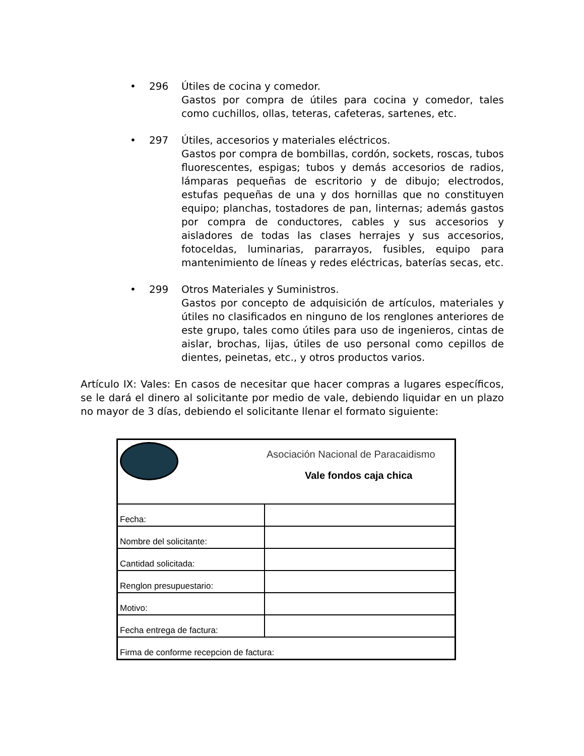• 296 Útiles de cocina y comedor.
Gastos por compra de útiles para cocina y comedor, tales como cuchillos, ollas, teteras, cafeteras, sartenes, etc.
• 297 Útiles, accesorios y materiales eléctricos.
Gastos por compra de bombillas, cordón, sockets, roscas, tubos fluorescentes, espigas; tubos y demás accesorios de radios, lámparas pequeñas de escritorio y de dibujo; electrodos, estufas pequeñas de una y dos hornillas que no constituyen equipo; planchas, tostadores de pan, linternas; además gastos por compra de conductores, cables y sus accesorios y aisladores de todas las clases herrajes y sus accesorios, fotoceldas, luminarias, pararrayos, fusibles, equipo para mantenimiento de líneas y redes eléctricas, baterías secas, etc.
• 299 Otros Materiales y Suministros.
Gastos por concepto de adquisición de artículos, materiales y útiles no clasificados en ninguno de los renglones anteriores de este grupo, tales como útiles para uso de ingenieros, cintas de aislar, brochas, lijas, útiles de uso personal como cepillos de dientes, peinetas, etc., y otros productos varios.
Artículo IX: Vales: En casos de necesitar que hacer compras a lugares específicos, se le dará el dinero al solicitante por medio de vale, debiendo liquidar en un plazo no mayor de 3 días, debiendo el solicitante llenar el formato siguiente:
| | Asociación Nacional de Paracaidismo |
| | Vale fondos caja chica |
| Fecha: | |
| Nombre del solicitante: | |
| Cantidad solicitada: | |
| Renglon presupuestario: | |
| Motivo: | |
| Fecha entrega de factura: | |
| Firma de conforme recepcion de factura: | |